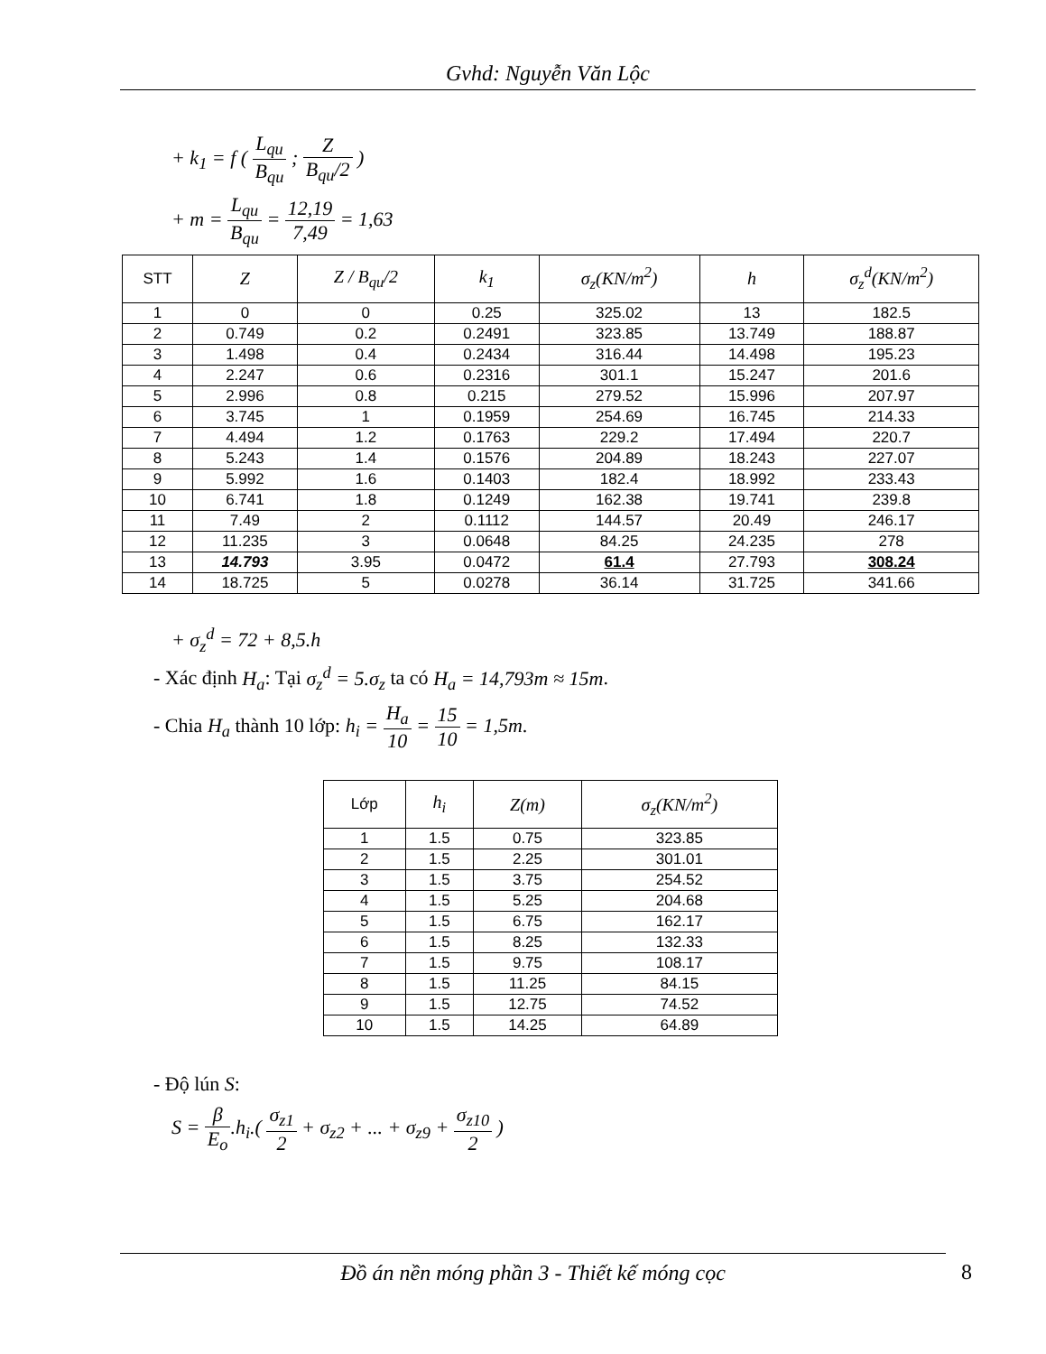Gvhd: Nguyễn Văn Lộc
+ k<sub>1</sub> = f ( L<sub>qu</sub> B<sub>qu</sub> ; Z B<sub>qu</sub>/2 )
+ m = L<sub>qu</sub> B<sub>qu</sub> = 12,19 7,49 = 1,63
| STT | Z | Z / B<sub>qu</sub>/2 | k<sub>1</sub> | σ<sub>z</sub>(KN/m<sup>2</sup>) | h | σ<sub>z</sub><sup>d</sup>(KN/m<sup>2</sup>) |
| --- | --- | --- | --- | --- | --- | --- |
| 1 | 0 | 0 | 0.25 | 325.02 | 13 | 182.5 |
| 2 | 0.749 | 0.2 | 0.2491 | 323.85 | 13.749 | 188.87 |
| 3 | 1.498 | 0.4 | 0.2434 | 316.44 | 14.498 | 195.23 |
| 4 | 2.247 | 0.6 | 0.2316 | 301.1 | 15.247 | 201.6 |
| 5 | 2.996 | 0.8 | 0.215 | 279.52 | 15.996 | 207.97 |
| 6 | 3.745 | 1 | 0.1959 | 254.69 | 16.745 | 214.33 |
| 7 | 4.494 | 1.2 | 0.1763 | 229.2 | 17.494 | 220.7 |
| 8 | 5.243 | 1.4 | 0.1576 | 204.89 | 18.243 | 227.07 |
| 9 | 5.992 | 1.6 | 0.1403 | 182.4 | 18.992 | 233.43 |
| 10 | 6.741 | 1.8 | 0.1249 | 162.38 | 19.741 | 239.8 |
| 11 | 7.49 | 2 | 0.1112 | 144.57 | 20.49 | 246.17 |
| 12 | 11.235 | 3 | 0.0648 | 84.25 | 24.235 | 278 |
| 13 | 14.793 | 3.95 | 0.0472 | 61.4 | 27.793 | 308.24 |
| 14 | 18.725 | 5 | 0.0278 | 36.14 | 31.725 | 341.66 |
+ σ<sub>z</sub><sup>d</sup> = 72 + 8,5.h
- Xác định H<sub>a</sub>: Tại σ<sub>z</sub><sup>d</sup> = 5.σ<sub>z</sub> ta có H<sub>a</sub> = 14,793m ≈ 15m.
- Chia H<sub>a</sub> thành 10 lớp: h<sub>i</sub> = H<sub>a</sub> 10 = 15 10 = 1,5m.
| Lớp | h<sub>i</sub> | Z(m) | σ<sub>z</sub>(KN/m<sup>2</sup>) |
| --- | --- | --- | --- |
| 1 | 1.5 | 0.75 | 323.85 |
| 2 | 1.5 | 2.25 | 301.01 |
| 3 | 1.5 | 3.75 | 254.52 |
| 4 | 1.5 | 5.25 | 204.68 |
| 5 | 1.5 | 6.75 | 162.17 |
| 6 | 1.5 | 8.25 | 132.33 |
| 7 | 1.5 | 9.75 | 108.17 |
| 8 | 1.5 | 11.25 | 84.15 |
| 9 | 1.5 | 12.75 | 74.52 |
| 10 | 1.5 | 14.25 | 64.89 |
- Độ lún S:
S = β E<sub>o</sub>.h<sub>i</sub>.( σ<sub>z1</sub> 2 + σ<sub>z2</sub> + ... + σ<sub>z9</sub> + σ<sub>z10</sub> 2 )
Đồ án nền móng phần 3 - Thiết kế móng cọc 8